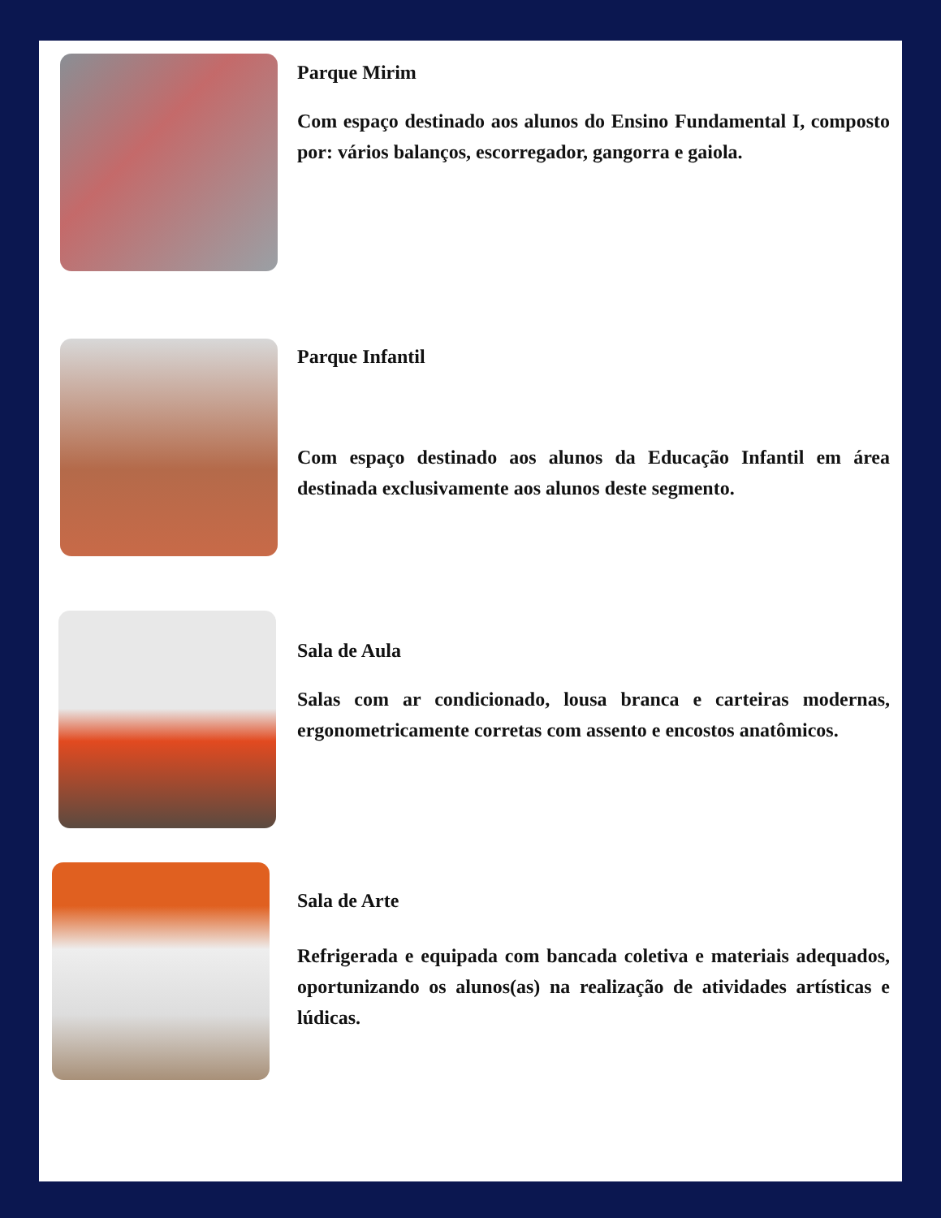Parque Mirim
Com espaço destinado aos alunos do Ensino Fundamental I, composto por: vários balanços, escorregador, gangorra e gaiola.
Parque Infantil
Com espaço destinado aos alunos da Educação Infantil em área destinada exclusivamente aos alunos deste segmento.
Sala de Aula
Salas com ar condicionado, lousa branca e carteiras modernas, ergonometricamente corretas com assento e encostos anatômicos.
Sala de Arte
Refrigerada e equipada com bancada coletiva e materiais adequados, oportunizando os alunos(as) na realização de atividades artísticas e lúdicas.